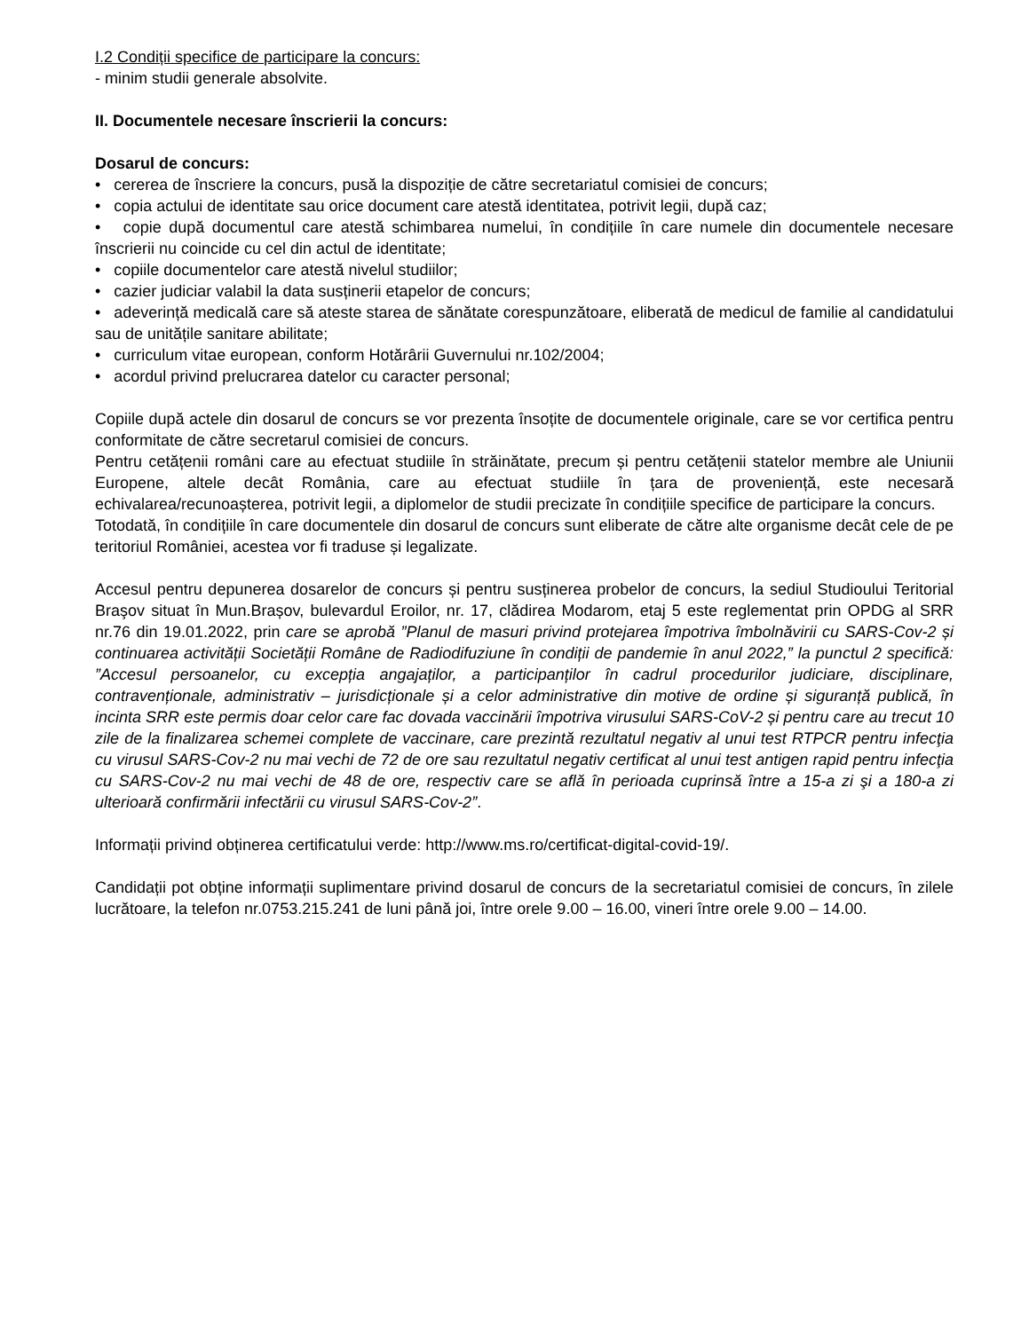I.2 Condiții specifice de participare la concurs:
- minim studii generale absolvite.
II. Documentele necesare înscrierii la concurs:
Dosarul de concurs:
• cererea de înscriere la concurs, pusă la dispoziție de către secretariatul comisiei de concurs;
• copia actului de identitate sau orice document care atestă identitatea, potrivit legii, după caz;
• copie după documentul care atestă schimbarea numelui, în condițiile în care numele din documentele necesare înscrierii nu coincide cu cel din actul de identitate;
• copiile documentelor care atestă nivelul studiilor;
• cazier judiciar valabil la data susținerii etapelor de concurs;
• adeverință medicală care să ateste starea de sănătate corespunzătoare, eliberată de medicul de familie al candidatului sau de unitățile sanitare abilitate;
• curriculum vitae european, conform Hotărârii Guvernului nr.102/2004;
• acordul privind prelucrarea datelor cu caracter personal;
Copiile după actele din dosarul de concurs se vor prezenta însoțite de documentele originale, care se vor certifica pentru conformitate de către secretarul comisiei de concurs.
Pentru cetățenii români care au efectuat studiile în străinătate, precum și pentru cetățenii statelor membre ale Uniunii Europene, altele decât România, care au efectuat studiile în țara de proveniență, este necesară echivalarea/recunoașterea, potrivit legii, a diplomelor de studii precizate în condițiile specifice de participare la concurs.
Totodată, în condițiile în care documentele din dosarul de concurs sunt eliberate de către alte organisme decât cele de pe teritoriul României, acestea vor fi traduse și legalizate.
Accesul pentru depunerea dosarelor de concurs și pentru susținerea probelor de concurs, la sediul Studioului Teritorial Braşov situat în Mun.Brașov, bulevardul Eroilor, nr. 17, clădirea Modarom, etaj 5 este reglementat prin OPDG al SRR nr.76 din 19.01.2022, prin care se aprobă ”Planul de masuri privind protejarea împotriva îmbolnăvirii cu SARS-Cov-2 și continuarea activității Societății Române de Radiodifuziune în condiții de pandemie în anul 2022,” la punctul 2 specifică: ”Accesul persoanelor, cu excepția angajaților, a participanților în cadrul procedurilor judiciare, disciplinare, contravenționale, administrativ – jurisdicționale și a celor administrative din motive de ordine și siguranță publică, în incinta SRR este permis doar celor care fac dovada vaccinării împotriva virusului SARS-CoV-2 și pentru care au trecut 10 zile de la finalizarea schemei complete de vaccinare, care prezintă rezultatul negativ al unui test RTPCR pentru infecţia cu virusul SARS-Cov-2 nu mai vechi de 72 de ore sau rezultatul negativ certificat al unui test antigen rapid pentru infecţia cu SARS-Cov-2 nu mai vechi de 48 de ore, respectiv care se află în perioada cuprinsă între a 15-a zi şi a 180-a zi ulterioară confirmării infectării cu virusul SARS-Cov-2”.
Informații privind obținerea certificatului verde: http://www.ms.ro/certificat-digital-covid-19/.
Candidații pot obține informații suplimentare privind dosarul de concurs de la secretariatul comisiei de concurs, în zilele lucrătoare, la telefon nr.0753.215.241 de luni până joi, între orele 9.00 – 16.00, vineri între orele 9.00 – 14.00.